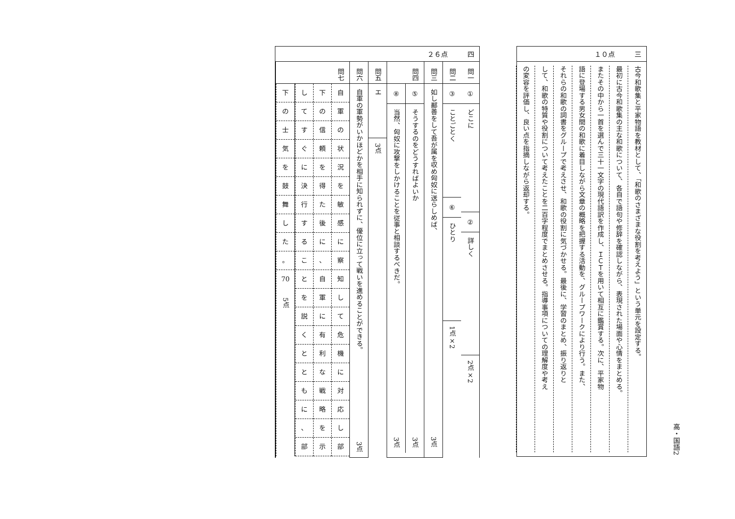高・国語2
１０点 三
古今和歌集と平家物語を教材として、「和歌のさまざまな役割を考えよう」という単元を設定する。
最初に古今和歌集の主な和歌について、各自で語句や修辞を確認しながら、表現された場面や心情をまとめる。
またその中から一首を選んで三十一文字の現代語訳を作成し、ＩＣＴを用いて相互に鑑賞する。次に、平家物
語に登場する男女間の和歌に着目しながら文章の概略を把握する活動を、グループワークにより行う。また、
それらの和歌の詞書をグループで考えさせ、和歌の役割に気づかせる。最後に、学習のまとめ、振り返りと
して、和歌の特質や役割について考えたことを二百字程度でまとめさせる。指導事項についての理解度や考え
の変容を評価し、良い点を指摘しながら返却する。
２６点 四
問一
①
どこに
②
詳しく
2点×2
問二
③
ことごとく
⑥
ひとり
1点×2
問三
如し鄯善をして吾が属を収め匈奴に送らしめば、
3点
問四
⑤
そうするのをどうすればよいか
3点
⑧
当然、匈奴に攻撃をしかけることを従事と相談するべきだ。
3点
問五
エ
3点
問六
自軍の軍勢がいかほどかを相手に知られずに、優位に立って戦いを進めることができる。
3点
問七
自
軍
の
状
況
を
敏
感
に
察
知
し
て
危
機
に
対
応
し
部
下
の
信
頼
を
得
た
後
に
、
自
軍
に
有
利
な
戦
略
を
示
し
て
す
ぐ
に
決
行
す
る
こ
と
を
説
く
と
と
も
に
、
部
下
の
士
気
を
鼓
舞
し
た
。
70
5点